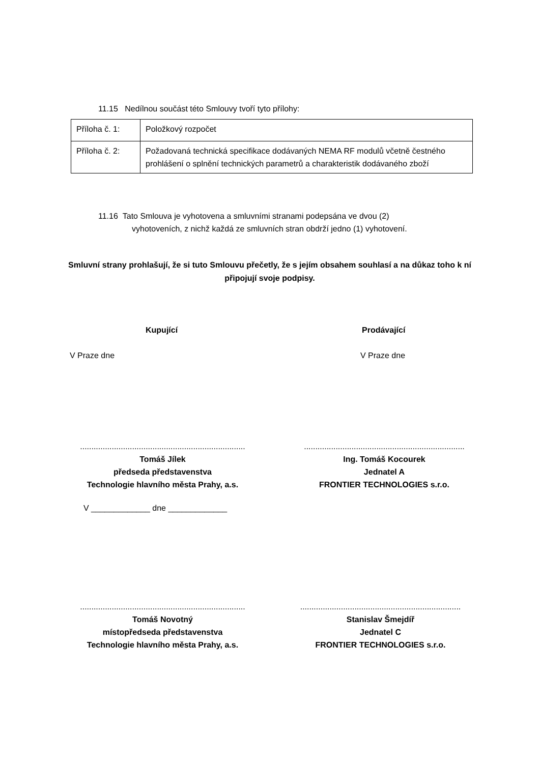11.15 Nedílnou součást této Smlouvy tvoří tyto přílohy:
| Příloha č. 1: | Položkový rozpočet |
| Příloha č. 2: | Požadovaná technická specifikace dodávaných NEMA RF modulů včetně čestného prohlášení o splnění technických parametrů a charakteristik dodávaného zboží |
11.16 Tato Smlouva je vyhotovena a smluvními stranami podepsána ve dvou (2)
vyhotoveních, z nichž každá ze smluvních stran obdrží jedno (1) vyhotovení.
Smluvní strany prohlašují, že si tuto Smlouvu přečetly, že s jejím obsahem souhlasí a na důkaz toho k ní připojují svoje podpisy.
Kupující Prodávající
V Praze dne V Praze dne
.........................................................................
Tomáš Jílek
předseda představenstva
Technologie hlavního města Prahy, a.s.
.......................................................................
Ing. Tomáš Kocourek
Jednatel A
FRONTIER TECHNOLOGIES s.r.o.
V _____________ dne _____________
.........................................................................
Tomáš Novotný
místopředseda představenstva
Technologie hlavního města Prahy, a.s.
.......................................................................
Stanislav Šmejdíř
Jednatel C
FRONTIER TECHNOLOGIES s.r.o.